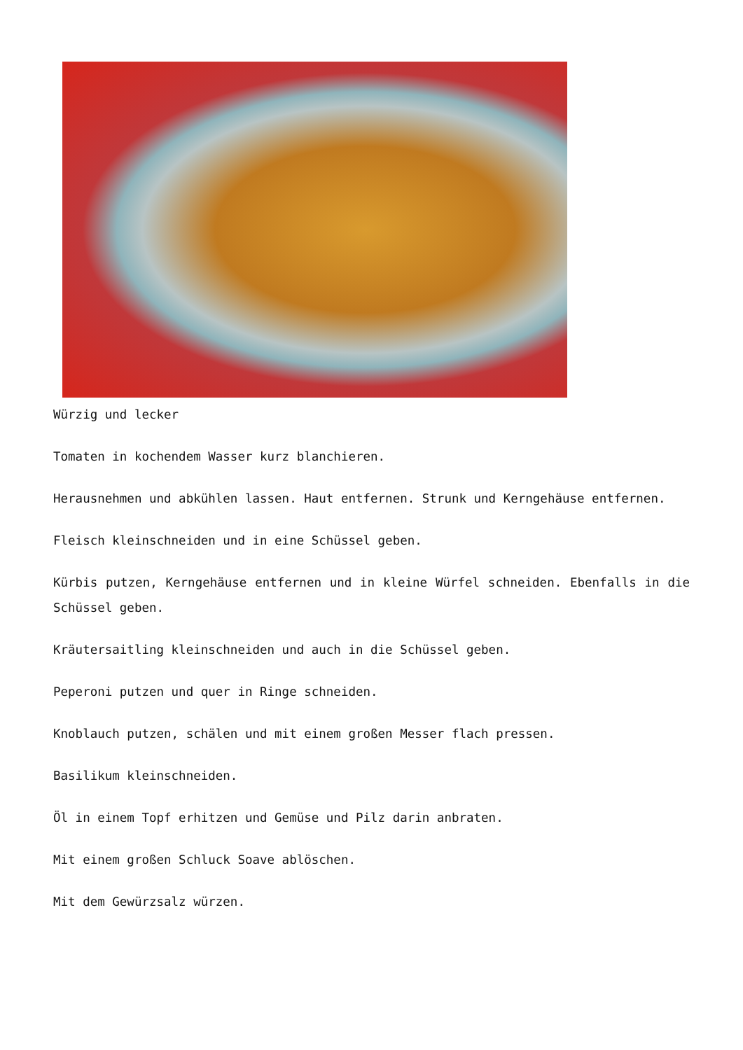Würzig und lecker
Tomaten in kochendem Wasser kurz blanchieren.
Herausnehmen und abkühlen lassen. Haut entfernen. Strunk und Kerngehäuse entfernen.
Fleisch kleinschneiden und in eine Schüssel geben.
Kürbis putzen, Kerngehäuse entfernen und in kleine Würfel schneiden. Ebenfalls in die Schüssel geben.
Kräutersaitling kleinschneiden und auch in die Schüssel geben.
Peperoni putzen und quer in Ringe schneiden.
Knoblauch putzen, schälen und mit einem großen Messer flach pressen.
Basilikum kleinschneiden.
Öl in einem Topf erhitzen und Gemüse und Pilz darin anbraten.
Mit einem großen Schluck Soave ablöschen.
Mit dem Gewürzsalz würzen.